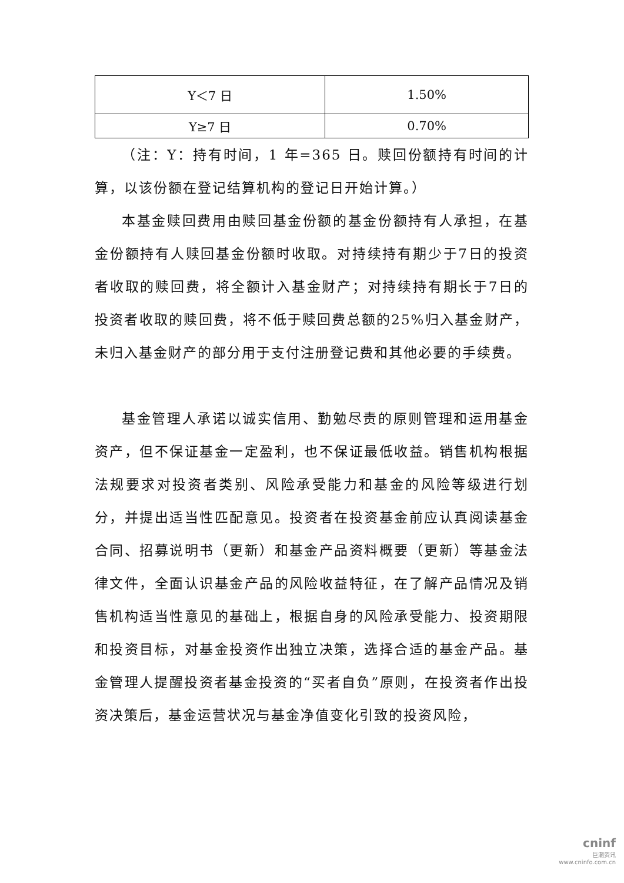| Y＜7 日 | 1.50% |
| Y≥7 日 | 0.70% |
（注：Y：持有时间，1 年=365 日。赎回份额持有时间的计算，以该份额在登记结算机构的登记日开始计算。）
本基金赎回费用由赎回基金份额的基金份额持有人承担，在基金份额持有人赎回基金份额时收取。对持续持有期少于7日的投资者收取的赎回费，将全额计入基金财产；对持续持有期长于7日的投资者收取的赎回费，将不低于赎回费总额的25%归入基金财产，未归入基金财产的部分用于支付注册登记费和其他必要的手续费。
基金管理人承诺以诚实信用、勤勉尽责的原则管理和运用基金资产，但不保证基金一定盈利，也不保证最低收益。销售机构根据法规要求对投资者类别、风险承受能力和基金的风险等级进行划分，并提出适当性匹配意见。投资者在投资基金前应认真阅读基金合同、招募说明书（更新）和基金产品资料概要（更新）等基金法律文件，全面认识基金产品的风险收益特征，在了解产品情况及销售机构适当性意见的基础上，根据自身的风险承受能力、投资期限和投资目标，对基金投资作出独立决策，选择合适的基金产品。基金管理人提醒投资者基金投资的“买者自负”原则，在投资者作出投资决策后，基金运营状况与基金净值变化引致的投资风险，
cninf
巨潮资讯
www.cninfo.com.cn